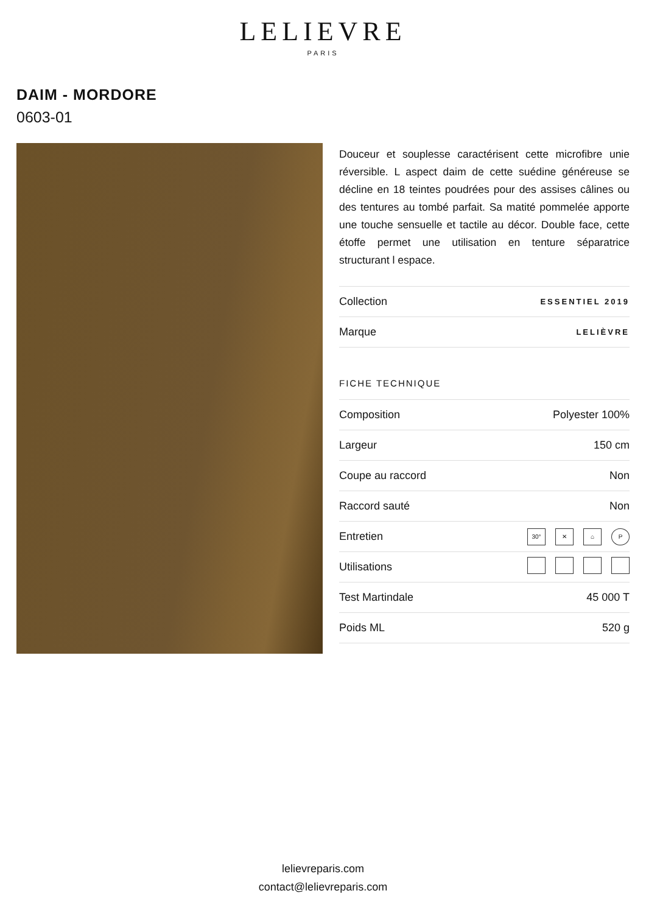LELIEVRE
PARIS
DAIM - MORDORE
0603-01
Douceur et souplesse caractérisent cette microfibre unie réversible. L aspect daim de cette suédine généreuse se décline en 18 teintes poudrées pour des assises câlines ou des tentures au tombé parfait. Sa matité pommelée apporte une touche sensuelle et tactile au décor. Double face, cette étoffe permet une utilisation en tenture séparatrice structurant l espace.
| Collection | ESSENTIEL 2019 |
| Marque | LELIÈVRE |
FICHE TECHNIQUE
| Composition | Polyester 100% |
| Largeur | 150 cm |
| Coupe au raccord | Non |
| Raccord sauté | Non |
| Entretien | 30° ✕ ⌂ P |
| Utilisations | |
| Test Martindale | 45 000 T |
| Poids ML | 520 g |
lelievreparis.com
contact@lelievreparis.com